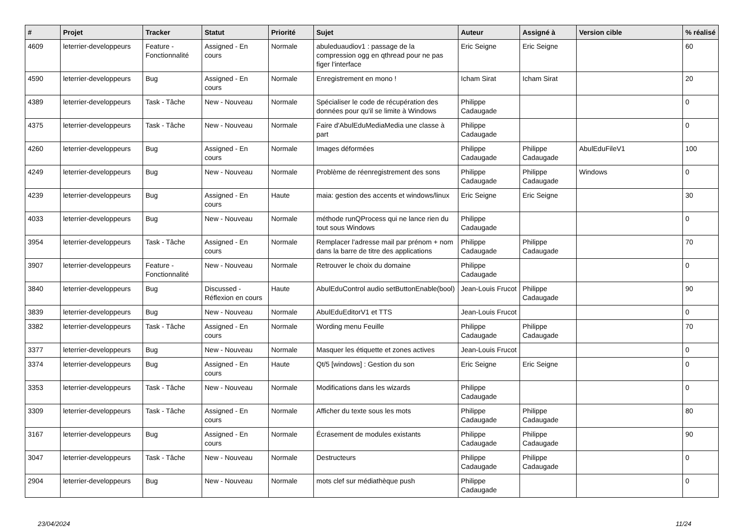| # | Projet | Tracker | Statut | Priorité | Sujet | Auteur | Assigné à | Version cible | % réalisé |
| --- | --- | --- | --- | --- | --- | --- | --- | --- | --- |
| 4609 | leterrier-developpeurs | Feature - Fonctionnalité | Assigned - En cours | Normale | abuleduaudiov1 : passage de la compression ogg en qthread pour ne pas figer l'interface | Eric Seigne | Eric Seigne | | 60 |
| 4590 | leterrier-developpeurs | Bug | Assigned - En cours | Normale | Enregistrement en mono ! | Icham Sirat | Icham Sirat | | 20 |
| 4389 | leterrier-developpeurs | Task - Tâche | New - Nouveau | Normale | Spécialiser le code de récupération des données pour qu'il se limite à Windows | Philippe Cadaugade | | | 0 |
| 4375 | leterrier-developpeurs | Task - Tâche | New - Nouveau | Normale | Faire d'AbulEduMediaMedia une classe à part | Philippe Cadaugade | | | 0 |
| 4260 | leterrier-developpeurs | Bug | Assigned - En cours | Normale | Images déformées | Philippe Cadaugade | Philippe Cadaugade | AbulEduFileV1 | 100 |
| 4249 | leterrier-developpeurs | Bug | New - Nouveau | Normale | Problème de réenregistrement des sons | Philippe Cadaugade | Philippe Cadaugade | Windows | 0 |
| 4239 | leterrier-developpeurs | Bug | Assigned - En cours | Haute | maia: gestion des accents et windows/linux | Eric Seigne | Eric Seigne | | 30 |
| 4033 | leterrier-developpeurs | Bug | New - Nouveau | Normale | méthode runQProcess qui ne lance rien du tout sous Windows | Philippe Cadaugade | | | 0 |
| 3954 | leterrier-developpeurs | Task - Tâche | Assigned - En cours | Normale | Remplacer l'adresse mail par prénom + nom dans la barre de titre des applications | Philippe Cadaugade | Philippe Cadaugade | | 70 |
| 3907 | leterrier-developpeurs | Feature - Fonctionnalité | New - Nouveau | Normale | Retrouver le choix du domaine | Philippe Cadaugade | | | 0 |
| 3840 | leterrier-developpeurs | Bug | Discussed - Réflexion en cours | Haute | AbulEduControl audio setButtonEnable(bool) | Jean-Louis Frucot | Philippe Cadaugade | | 90 |
| 3839 | leterrier-developpeurs | Bug | New - Nouveau | Normale | AbulEduEditorV1 et TTS | Jean-Louis Frucot | | | 0 |
| 3382 | leterrier-developpeurs | Task - Tâche | Assigned - En cours | Normale | Wording menu Feuille | Philippe Cadaugade | Philippe Cadaugade | | 70 |
| 3377 | leterrier-developpeurs | Bug | New - Nouveau | Normale | Masquer les étiquette et zones actives | Jean-Louis Frucot | | | 0 |
| 3374 | leterrier-developpeurs | Bug | Assigned - En cours | Haute | Qt/5 [windows] : Gestion du son | Eric Seigne | Eric Seigne | | 0 |
| 3353 | leterrier-developpeurs | Task - Tâche | New - Nouveau | Normale | Modifications dans les wizards | Philippe Cadaugade | | | 0 |
| 3309 | leterrier-developpeurs | Task - Tâche | Assigned - En cours | Normale | Afficher du texte sous les mots | Philippe Cadaugade | Philippe Cadaugade | | 80 |
| 3167 | leterrier-developpeurs | Bug | Assigned - En cours | Normale | Écrasement de modules existants | Philippe Cadaugade | Philippe Cadaugade | | 90 |
| 3047 | leterrier-developpeurs | Task - Tâche | New - Nouveau | Normale | Destructeurs | Philippe Cadaugade | Philippe Cadaugade | | 0 |
| 2904 | leterrier-developpeurs | Bug | New - Nouveau | Normale | mots clef sur médiathèque push | Philippe Cadaugade | | | 0 |
23/04/2024 11/24